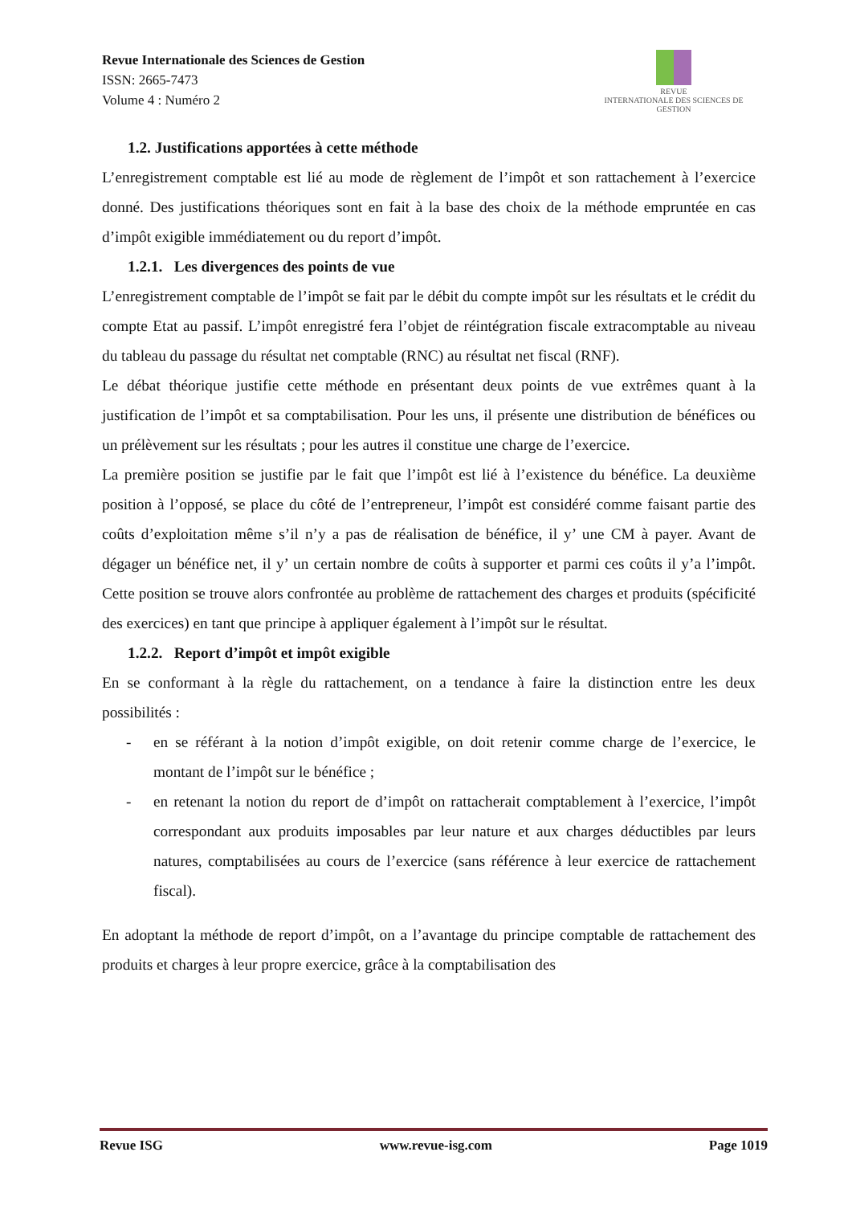Revue Internationale des Sciences de Gestion
ISSN: 2665-7473
Volume 4 : Numéro 2
REVUE
INTERNATIONALE DES SCIENCES DE GESTION
1.2. Justifications apportées à cette méthode
L’enregistrement comptable est lié au mode de règlement de l’impôt et son rattachement à l’exercice donné. Des justifications théoriques sont en fait à la base des choix de la méthode empruntée en cas d’impôt exigible immédiatement ou du report d’impôt.
1.2.1. Les divergences des points de vue
L’enregistrement comptable de l’impôt se fait par le débit du compte impôt sur les résultats et le crédit du compte Etat au passif. L’impôt enregistré fera l’objet de réintégration fiscale extracomptable au niveau du tableau du passage du résultat net comptable (RNC) au résultat net fiscal (RNF).
Le débat théorique justifie cette méthode en présentant deux points de vue extrêmes quant à la justification de l’impôt et sa comptabilisation. Pour les uns, il présente une distribution de bénéfices ou un prélèvement sur les résultats ; pour les autres il constitue une charge de l’exercice.
La première position se justifie par le fait que l’impôt est lié à l’existence du bénéfice. La deuxième position à l’opposé, se place du côté de l’entrepreneur, l’impôt est considéré comme faisant partie des coûts d’exploitation même s’il n’y a pas de réalisation de bénéfice, il y’ une CM à payer. Avant de dégager un bénéfice net, il y’ un certain nombre de coûts à supporter et parmi ces coûts il y’a l’impôt. Cette position se trouve alors confrontée au problème de rattachement des charges et produits (spécificité des exercices) en tant que principe à appliquer également à l’impôt sur le résultat.
1.2.2. Report d’impôt et impôt exigible
En se conformant à la règle du rattachement, on a tendance à faire la distinction entre les deux possibilités :
- en se référant à la notion d’impôt exigible, on doit retenir comme charge de l’exercice, le montant de l’impôt sur le bénéfice ;
- en retenant la notion du report de d’impôt on rattacherait comptablement à l’exercice, l’impôt correspondant aux produits imposables par leur nature et aux charges déductibles par leurs natures, comptabilisées au cours de l’exercice (sans référence à leur exercice de rattachement fiscal).
En adoptant la méthode de report d’impôt, on a l’avantage du principe comptable de rattachement des produits et charges à leur propre exercice, grâce à la comptabilisation des
Revue ISG www.revue-isg.com Page 1019